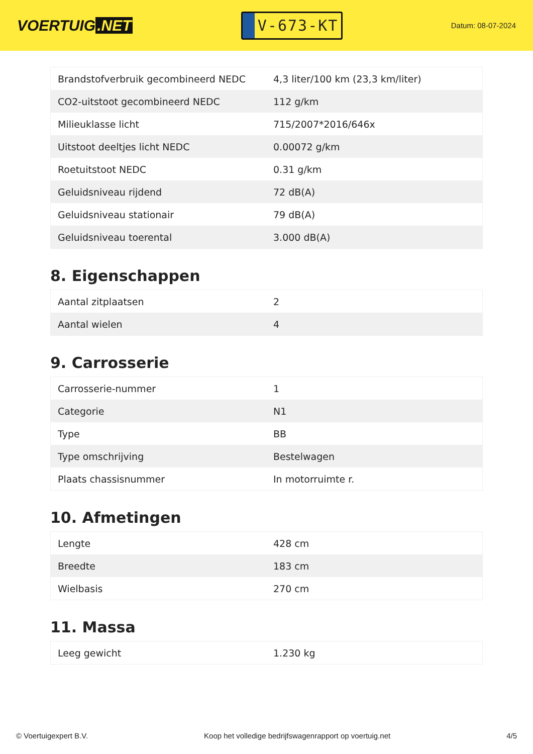VOERTUIG.NET
V-673-KT
Datum: 08-07-2024
| Brandstofverbruik gecombineerd NEDC | 4,3 liter/100 km (23,3 km/liter) |
| CO2-uitstoot gecombineerd NEDC | 112 g/km |
| Milieuklasse licht | 715/2007*2016/646x |
| Uitstoot deeltjes licht NEDC | 0.00072 g/km |
| Roetuitstoot NEDC | 0.31 g/km |
| Geluidsniveau rijdend | 72 dB(A) |
| Geluidsniveau stationair | 79 dB(A) |
| Geluidsniveau toerental | 3.000 dB(A) |
8. Eigenschappen
| Aantal zitplaatsen | 2 |
| Aantal wielen | 4 |
9. Carrosserie
| Carrosserie-nummer | 1 |
| Categorie | N1 |
| Type | BB |
| Type omschrijving | Bestelwagen |
| Plaats chassisnummer | In motorruimte r. |
10. Afmetingen
| Lengte | 428 cm |
| Breedte | 183 cm |
| Wielbasis | 270 cm |
11. Massa
| Leeg gewicht | 1.230 kg |
© Voertuigexpert B.V. Koop het volledige bedrijfswagenrapport op voertuig.net 4/5